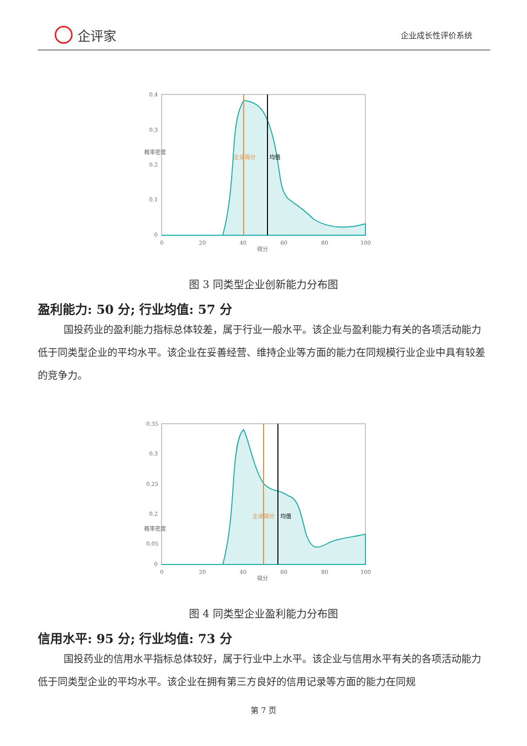企评家
企业成长性评价系统
0.4
0.3
0.2
0.1
0
0
20
40
60
80
100
得分
概率密度
企业得分
均值
图 3 同类型企业创新能力分布图
盈利能力: 50 分; 行业均值: 57 分
国投药业的盈利能力指标总体较差，属于行业一般水平。该企业与盈利能力有关的各项活动能力低于同类型企业的平均水平。该企业在妥善经营、维持企业等方面的能力在同规模行业企业中具有较差的竞争力。
0.35
0.3
0.25
0.2
0.05
0
0
20
40
60
80
100
得分
概率密度
企业得分
均值
图 4 同类型企业盈利能力分布图
信用水平: 95 分; 行业均值: 73 分
国投药业的信用水平指标总体较好，属于行业中上水平。该企业与信用水平有关的各项活动能力低于同类型企业的平均水平。该企业在拥有第三方良好的信用记录等方面的能力在同规
第 7 页